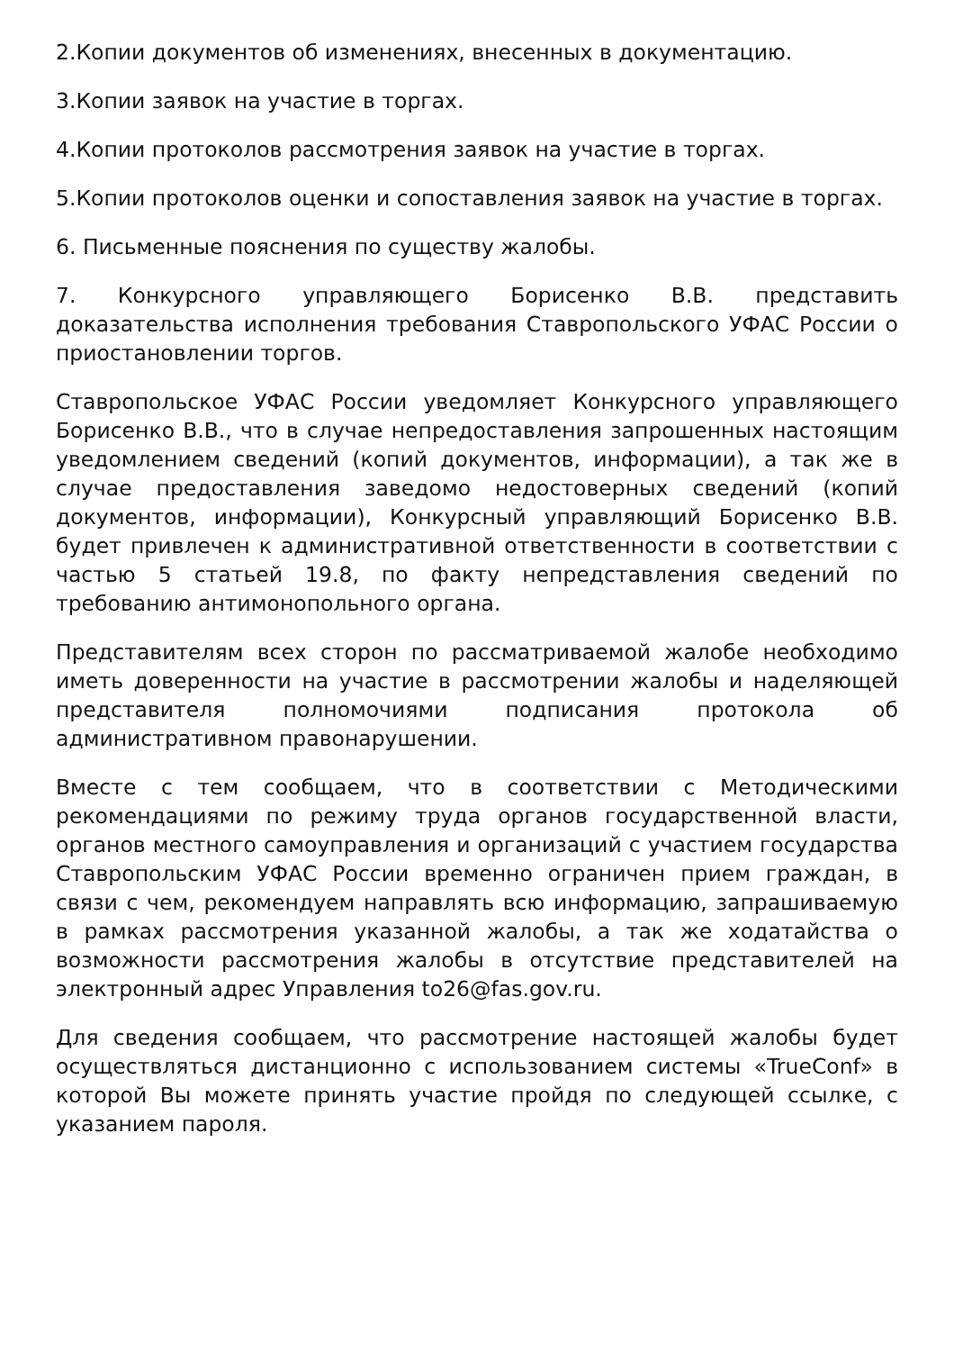2.Копии документов об изменениях, внесенных в документацию.
3.Копии заявок на участие в торгах.
4.Копии протоколов рассмотрения заявок на участие в торгах.
5.Копии протоколов оценки и сопоставления заявок на участие в торгах.
6. Письменные пояснения по существу жалобы.
7. Конкурсного управляющего Борисенко В.В. представить доказательства исполнения требования Ставропольского УФАС России о приостановлении торгов.
Ставропольское УФАС России уведомляет Конкурсного управляющего Борисенко В.В., что в случае непредоставления запрошенных настоящим уведомлением сведений (копий документов, информации), а так же в случае предоставления заведомо недостоверных сведений (копий документов, информации), Конкурсный управляющий Борисенко В.В. будет привлечен к административной ответственности в соответствии с частью 5 статьей 19.8, по факту непредставления сведений по требованию антимонопольного органа.
Представителям всех сторон по рассматриваемой жалобе необходимо иметь доверенности на участие в рассмотрении жалобы и наделяющей представителя полномочиями подписания протокола об административном правонарушении.
Вместе с тем сообщаем, что в соответствии с Методическими рекомендациями по режиму труда органов государственной власти, органов местного самоуправления и организаций с участием государства Ставропольским УФАС России временно ограничен прием граждан, в связи с чем, рекомендуем направлять всю информацию, запрашиваемую в рамках рассмотрения указанной жалобы, а так же ходатайства о возможности рассмотрения жалобы в отсутствие представителей на электронный адрес Управления to26@fas.gov.ru.
Для сведения сообщаем, что рассмотрение настоящей жалобы будет осуществляться дистанционно с использованием системы «TrueConf» в которой Вы можете принять участие пройдя по следующей ссылке, с указанием пароля.